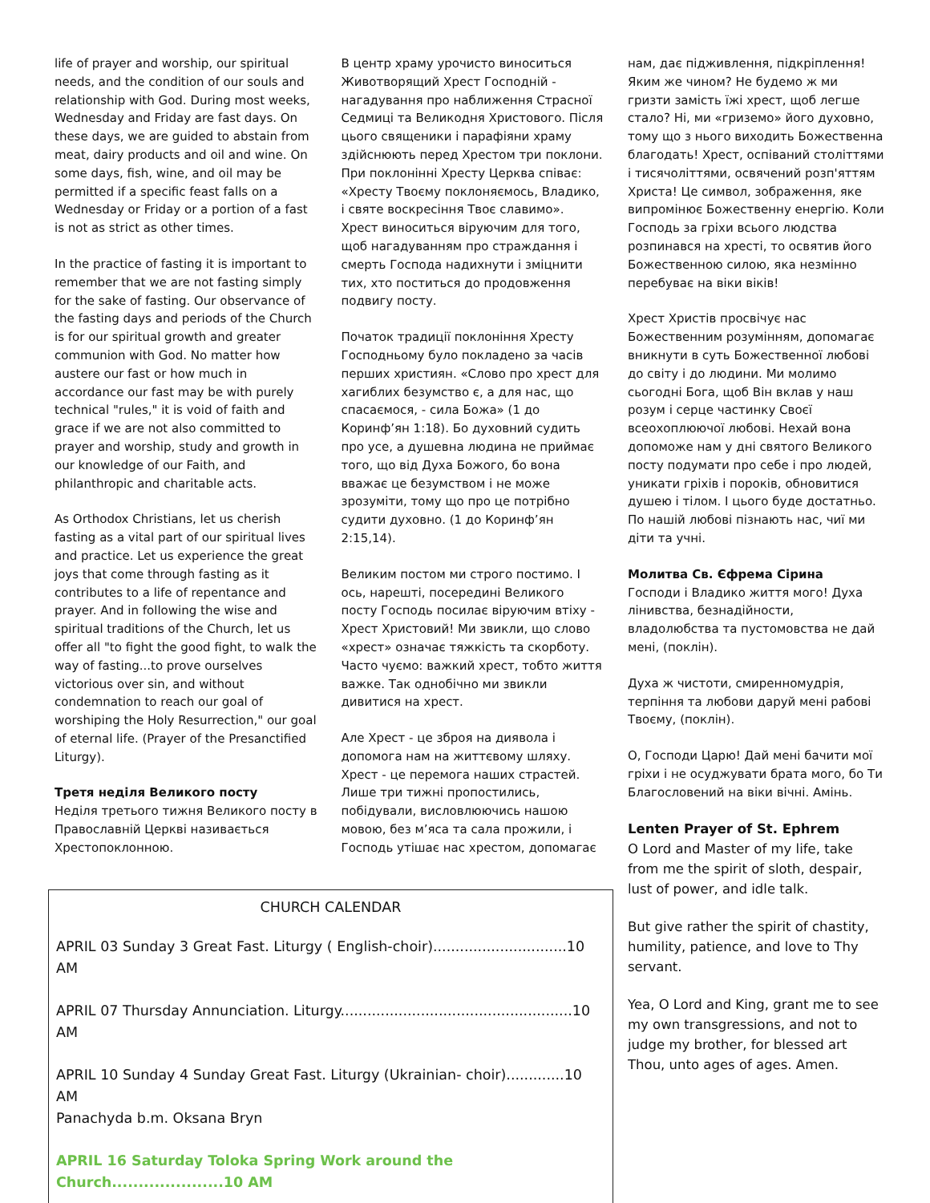life of prayer and worship, our spiritual needs, and the condition of our souls and relationship with God. During most weeks, Wednesday and Friday are fast days. On these days, we are guided to abstain from meat, dairy products and oil and wine. On some days, fish, wine, and oil may be permitted if a specific feast falls on a Wednesday or Friday or a portion of a fast is not as strict as other times.
In the practice of fasting it is important to remember that we are not fasting simply for the sake of fasting. Our observance of the fasting days and periods of the Church is for our spiritual growth and greater communion with God. No matter how austere our fast or how much in accordance our fast may be with purely technical "rules," it is void of faith and grace if we are not also committed to prayer and worship, study and growth in our knowledge of our Faith, and philanthropic and charitable acts.
As Orthodox Christians, let us cherish fasting as a vital part of our spiritual lives and practice. Let us experience the great joys that come through fasting as it contributes to a life of repentance and prayer. And in following the wise and spiritual traditions of the Church, let us offer all "to fight the good fight, to walk the way of fasting...to prove ourselves victorious over sin, and without condemnation to reach our goal of worshiping the Holy Resurrection," our goal of eternal life. (Prayer of the Presanctified Liturgy).
Третя неділя Великого посту
Неділя третього тижня Великого посту в Православній Церкві називається Хрестопоклонною.
В центр храму урочисто виноситься Животворящий Хрест Господній - нагадування про наближення Страсної Седмиці та Великодня Христового. Після цього священики і парафіяни храму здійснюють перед Хрестом три поклони. При поклонінні Хресту Церква співає: «Хресту Твоєму поклоняємось, Владико, і святе воскресіння Твоє славимо». Хрест виноситься віруючим для того, щоб нагадуванням про страждання і смерть Господа надихнути і зміцнити тих, хто поститься до продовження подвигу посту.
Початок традиції поклоніння Хресту Господньому було покладено за часів перших християн. «Слово про хрест для хагиблих безумство є, а для нас, що спасаємося, - сила Божа» (1 до Коринф’ян 1:18). Бо духовний судить про усе, а душевна людина не приймає того, що від Духа Божого, бо вона вважає це безумством і не може зрозуміти, тому що про це потрібно судити духовно. (1 до Коринф’ян 2:15,14).
Великим постом ми строго постимо. І ось, нарешті, посередині Великого посту Господь посилає віруючим втіху - Хрест Христовий! Ми звикли, що слово «хрест» означає тяжкість та скорботу. Часто чуємо: важкий хрест, тобто життя важке. Так однобічно ми звикли дивитися на хрест.
Але Хрест - це зброя на диявола і допомога нам на життєвому шляху. Хрест - це перемога наших страстей. Лише три тижні пропостились, побідували, висловлюючись нашою мовою, без м’яса та сала прожили, і Господь утішає нас хрестом, допомагає
CHURCH CALENDAR
APRIL 03 Sunday 3 Great Fast. Liturgy ( English-choir)..............................10 AM
APRIL 07 Thursday Annunciation. Liturgy....................................................10 AM
APRIL 10 Sunday 4 Sunday Great Fast. Liturgy (Ukrainian- choir).............10 AM
Panachyda b.m. Oksana Bryn
APRIL 16 Saturday Toloka Spring Work around the Church.....................10 AM
нам, дає підживлення, підкріплення! Яким же чином? Не будемо ж ми гризти замість їжі хрест, щоб легше стало? Ні, ми «гриземо» його духовно, тому що з нього виходить Божественна благодать! Хрест, оспіваний століттями і тисячоліттями, освячений розп'яттям Христа! Це символ, зображення, яке випромінює Божественну енергію. Коли Господь за гріхи всього людства розпинався на хресті, то освятив його Божественною силою, яка незмінно перебуває на віки віків!
Хрест Христів просвічує нас Божественним розумінням, допомагає вникнути в суть Божественної любові до світу і до людини. Ми молимо сьогодні Бога, щоб Він вклав у наш розум і серце частинку Своєї всеохоплюючої любові. Нехай вона допоможе нам у дні святого Великого посту подумати про себе і про людей, уникати гріхів і пороків, обновитися душею і тілом. І цього буде достатньо. По нашій любові пізнають нас, чиї ми діти та учні.
Молитва Св. Єфрема Сірина
Господи і Владико життя мого! Духа лінивства, безнадійности, владолюбства та пустомовства не дай мені, (поклін).
Духа ж чистоти, смиренномудрія, терпіння та любови даруй мені рабові Твоєму, (поклін).
О, Господи Царю! Дай мені бачити мої гріхи і не осуджувати брата мого, бо Ти Благословений на віки вічні. Амінь.
Lenten Prayer of St. Ephrem
O Lord and Master of my life, take from me the spirit of sloth, despair, lust of power, and idle talk.
But give rather the spirit of chastity, humility, patience, and love to Thy servant.
Yea, O Lord and King, grant me to see my own transgressions, and not to judge my brother, for blessed art Thou, unto ages of ages. Amen.